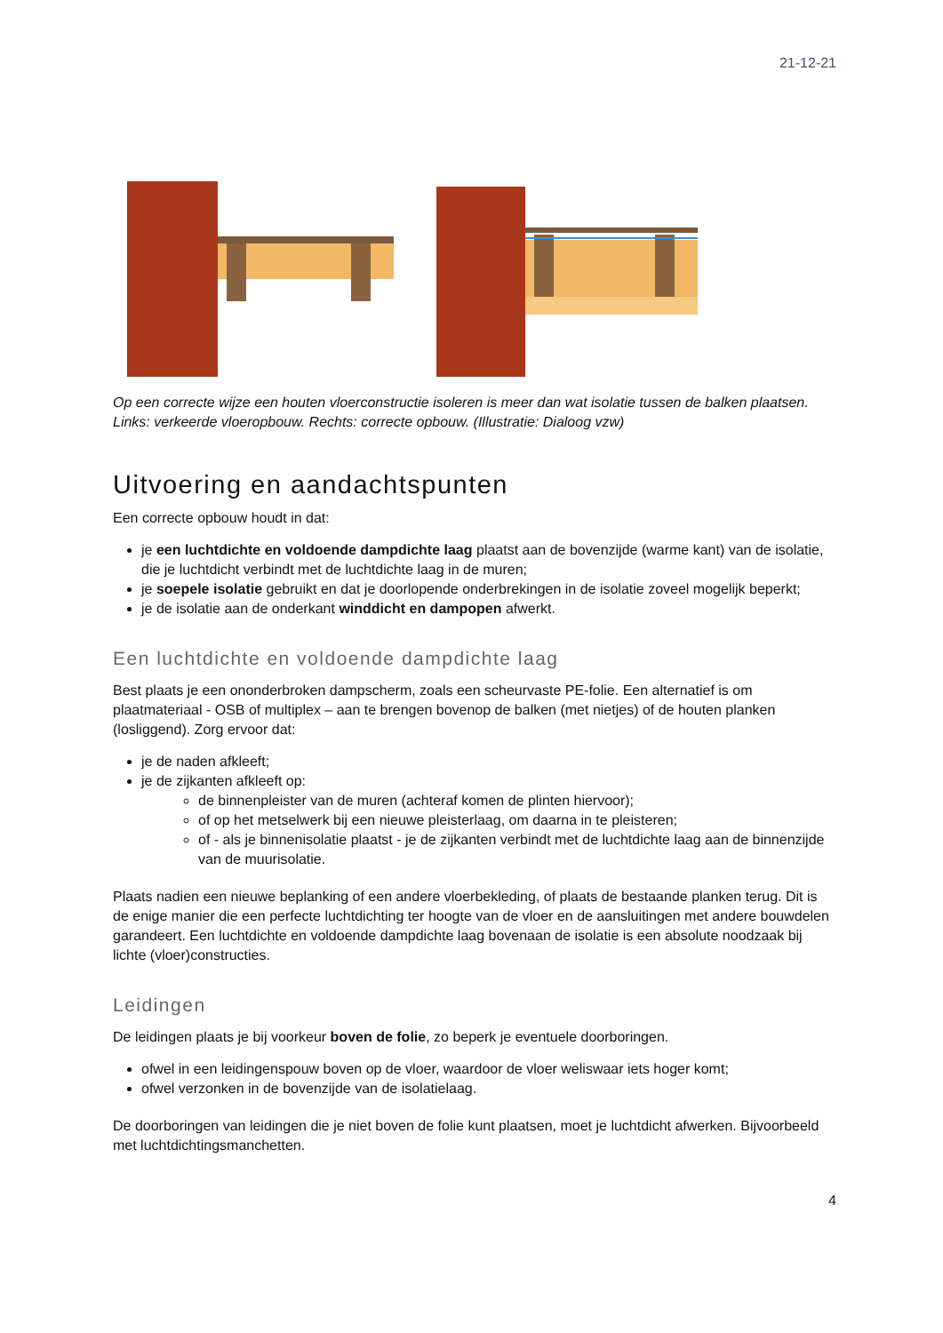21-12-21
Op een correcte wijze een houten vloerconstructie isoleren is meer dan wat isolatie tussen de balken plaatsen. Links: verkeerde vloeropbouw. Rechts: correcte opbouw. (Illustratie: Dialoog vzw)
Uitvoering en aandachtspunten
Een correcte opbouw houdt in dat:
je een luchtdichte en voldoende dampdichte laag plaatst aan de bovenzijde (warme kant) van de isolatie, die je luchtdicht verbindt met de luchtdichte laag in de muren;
je soepele isolatie gebruikt en dat je doorlopende onderbrekingen in de isolatie zoveel mogelijk beperkt;
je de isolatie aan de onderkant winddicht en dampopen afwerkt.
Een luchtdichte en voldoende dampdichte laag
Best plaats je een ononderbroken dampscherm, zoals een scheurvaste PE-folie. Een alternatief is om plaatmateriaal - OSB of multiplex – aan te brengen bovenop de balken (met nietjes) of de houten planken (losliggend). Zorg ervoor dat:
je de naden afkleeft;
je de zijkanten afkleeft op:
de binnenpleister van de muren (achteraf komen de plinten hiervoor);
of op het metselwerk bij een nieuwe pleisterlaag, om daarna in te pleisteren;
of - als je binnenisolatie plaatst - je de zijkanten verbindt met de luchtdichte laag aan de binnenzijde van de muurisolatie.
Plaats nadien een nieuwe beplanking of een andere vloerbekleding, of plaats de bestaande planken terug. Dit is de enige manier die een perfecte luchtdichting ter hoogte van de vloer en de aansluitingen met andere bouwdelen garandeert. Een luchtdichte en voldoende dampdichte laag bovenaan de isolatie is een absolute noodzaak bij lichte (vloer)constructies.
Leidingen
De leidingen plaats je bij voorkeur boven de folie, zo beperk je eventuele doorboringen.
ofwel in een leidingenspouw boven op de vloer, waardoor de vloer weliswaar iets hoger komt;
ofwel verzonken in de bovenzijde van de isolatielaag.
De doorboringen van leidingen die je niet boven de folie kunt plaatsen, moet je luchtdicht afwerken. Bijvoorbeeld met luchtdichtingsmanchetten.
4